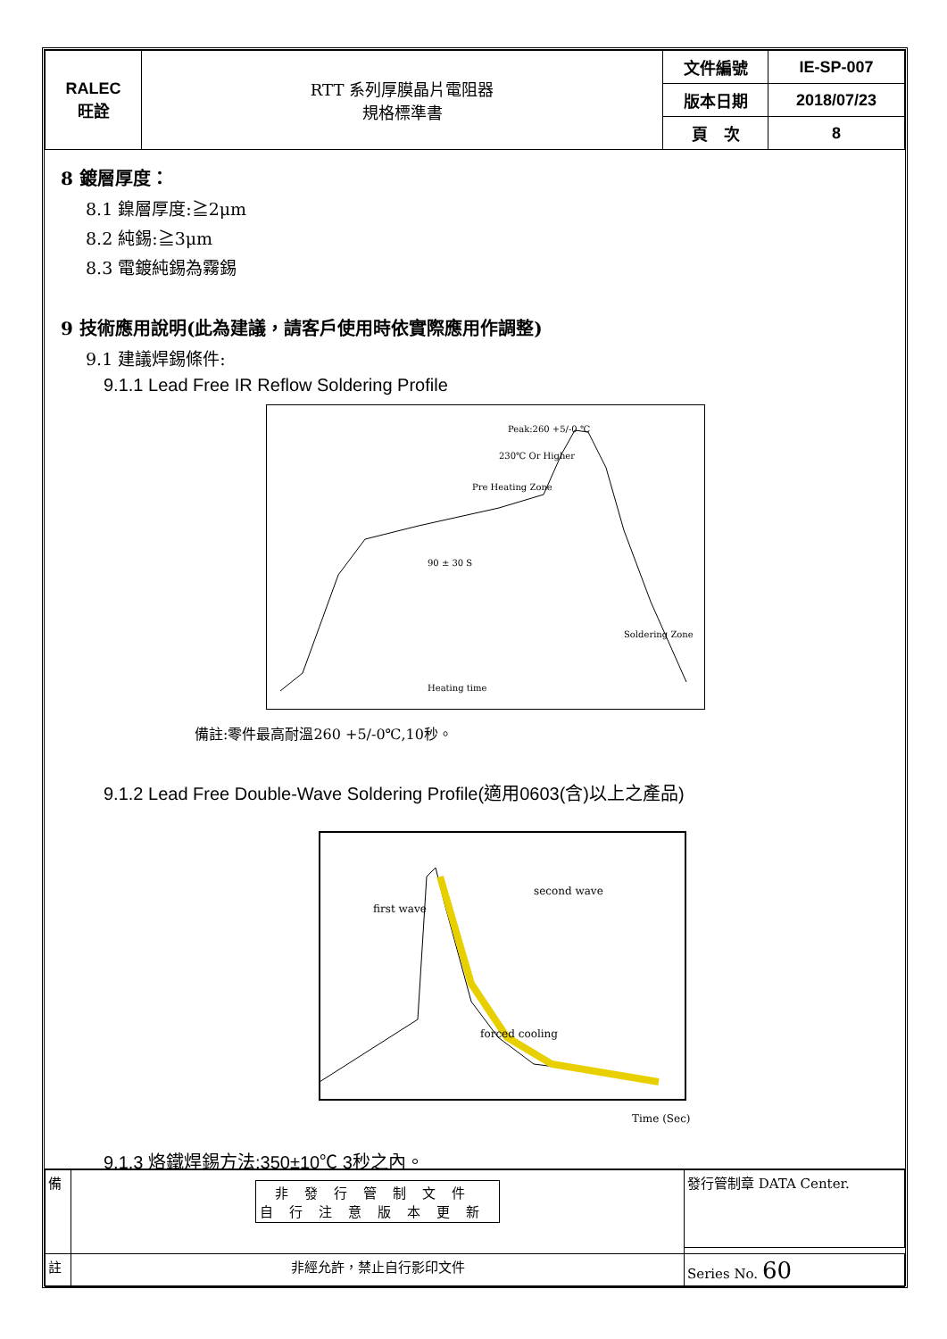| RALEC 旺詮 | RTT 系列厚膜晶片電阻器 規格標準書 | 文件編號 | IE-SP-007 |
| | | 版本日期 | 2018/07/23 |
| | | 頁 次 | 8 |
8 鍍層厚度：
8.1 鎳層厚度:≧2μm
8.2 純錫:≧3μm
8.3 電鍍純錫為霧錫
9 技術應用說明(此為建議，請客戶使用時依實際應用作調整)
9.1 建議焊錫條件:
9.1.1 Lead Free IR Reflow Soldering Profile
Heating time
90 ± 30 S
Soldering Zone
Peak:260 +5/-0 ℃
230℃ Or Higher
Pre Heating Zone
備註:零件最高耐溫260 +5/-0℃,10秒。
9.1.2 Lead Free Double-Wave Soldering Profile(適用0603(含)以上之產品)
first wave
second wave
forced cooling
Time (Sec)
9.1.3 烙鐵焊錫方法:350±10℃ 3秒之內。
| 備 | 非發行管制文件 自行注意版本更新 | 發行管制章 DATA Center. |
| 註 | 非經允許，禁止自行影印文件 | Series No. 60 |